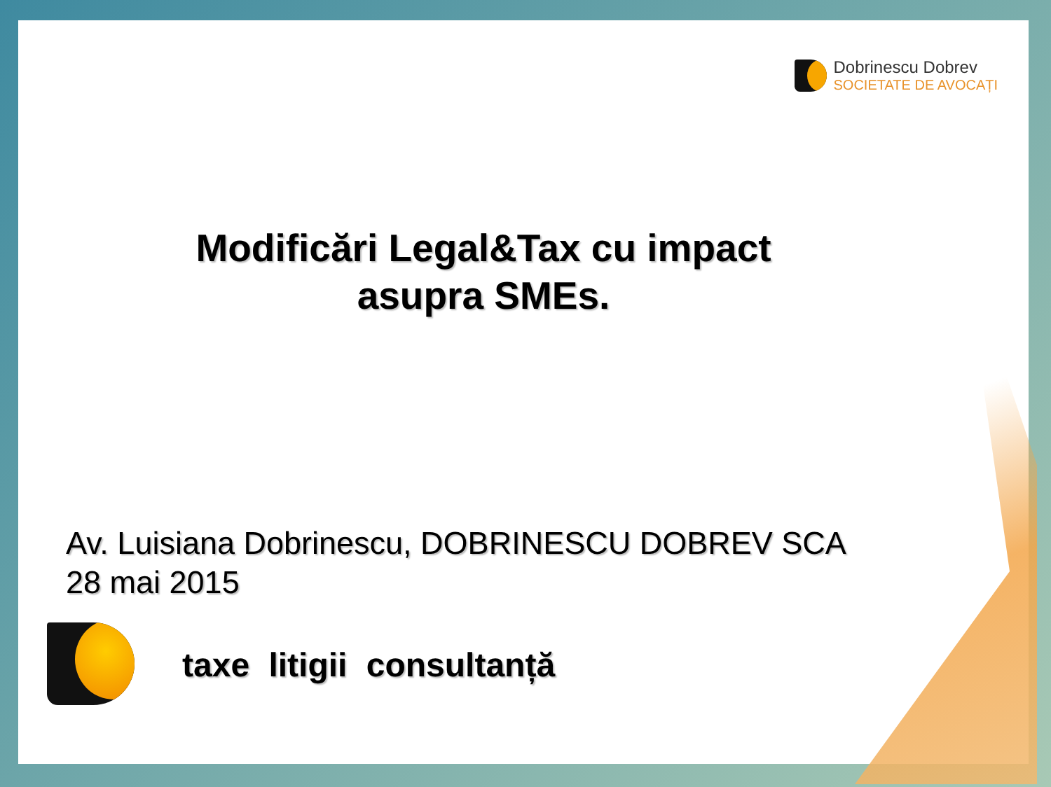Dobrinescu Dobrev
SOCIETATE DE AVOCAȚI
Modificări Legal&Tax cu impact
asupra SMEs.
Av. Luisiana Dobrinescu, DOBRINESCU DOBREV SCA
28 mai 2015
taxe litigii consultanță